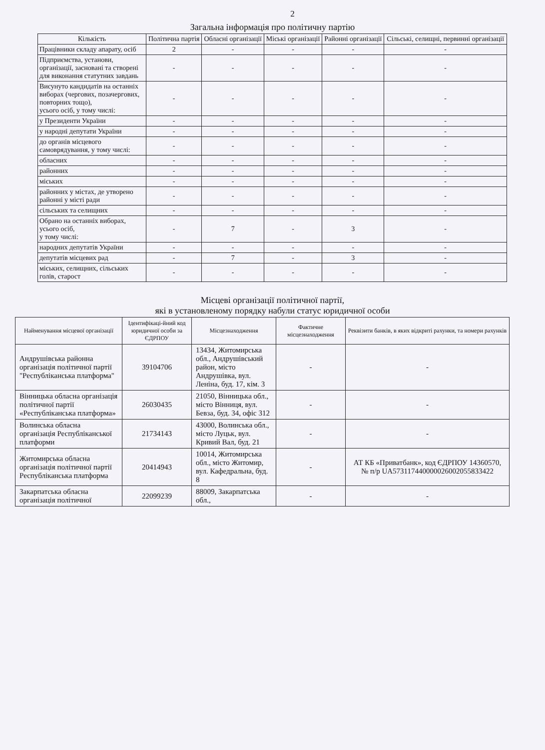2
Загальна інформація про політичну партію
| Кількість | Політична партія | Обласні організації | Міські організації | Районні організації | Сільські, селищні, первинні організації |
| --- | --- | --- | --- | --- | --- |
| Працівники складу апарату, осіб | 2 | - | - | - | - |
| Підприємства, установи, організації, засновані та створені для виконання статутних завдань | - | - | - | - | - |
| Висунуто кандидатів на останніх виборах (чергових, позачергових, повторних тощо), усього осіб, у тому числі: | - | - | - | - | - |
| у Президенти України | - | - | - | - | - |
| у народні депутати України | - | - | - | - | - |
| до органів місцевого самоврядування, у тому числі: | - | - | - | - | - |
| обласних | - | - | - | - | - |
| районних | - | - | - | - | - |
| міських | - | - | - | - | - |
| районних у містах, де утворено районні у місті ради | - | - | - | - | - |
| сільських та селищних | - | - | - | - | - |
| Обрано на останніх виборах, усього осіб, у тому числі: | - | 7 | - | 3 | - |
| народних депутатів України | - | - | - | - | - |
| депутатів місцевих рад | - | 7 | - | 3 | - |
| міських, селищних, сільських голів, старост | - | - | - | - | - |
Місцеві організації політичної партії,
які в установленому порядку набули статус юридичної особи
| Найменування місцевої організації | Ідентифікаці-йний код юридичної особи за ЄДРПОУ | Місцезнаходження | Фактичне місцезнаходження | Реквізити банків, в яких відкриті рахунки, та номери рахунків |
| --- | --- | --- | --- | --- |
| Андрушівська районна організація політичної партії "Республіканська платформа" | 39104706 | 13434, Житомирська обл., Андрушівський район, місто Андрушівка, вул. Леніна, буд. 17, кім. 3 | - | - |
| Вінницька обласна організація політичної партії «Республіканська платформа» | 26030435 | 21050, Вінницька обл., місто Вінниця, вул. Бевза, буд. 34, офіс 312 | - | - |
| Волинська обласна організація Республіканської платформи | 21734143 | 43000, Волинська обл., місто Луцьк, вул. Кривий Вал, буд. 21 | - | - |
| Житомирська обласна організація політичної партії Республіканська платформа | 20414943 | 10014, Житомирська обл., місто Житомир, вул. Кафедральна, буд. 8 | - | АТ КБ «Приватбанк», код ЄДРПОУ 14360570, № п/р UA573117440000026002055833422 |
| Закарпатська обласна організація політичної | 22099239 | 88009, Закарпатська обл., | - | - |